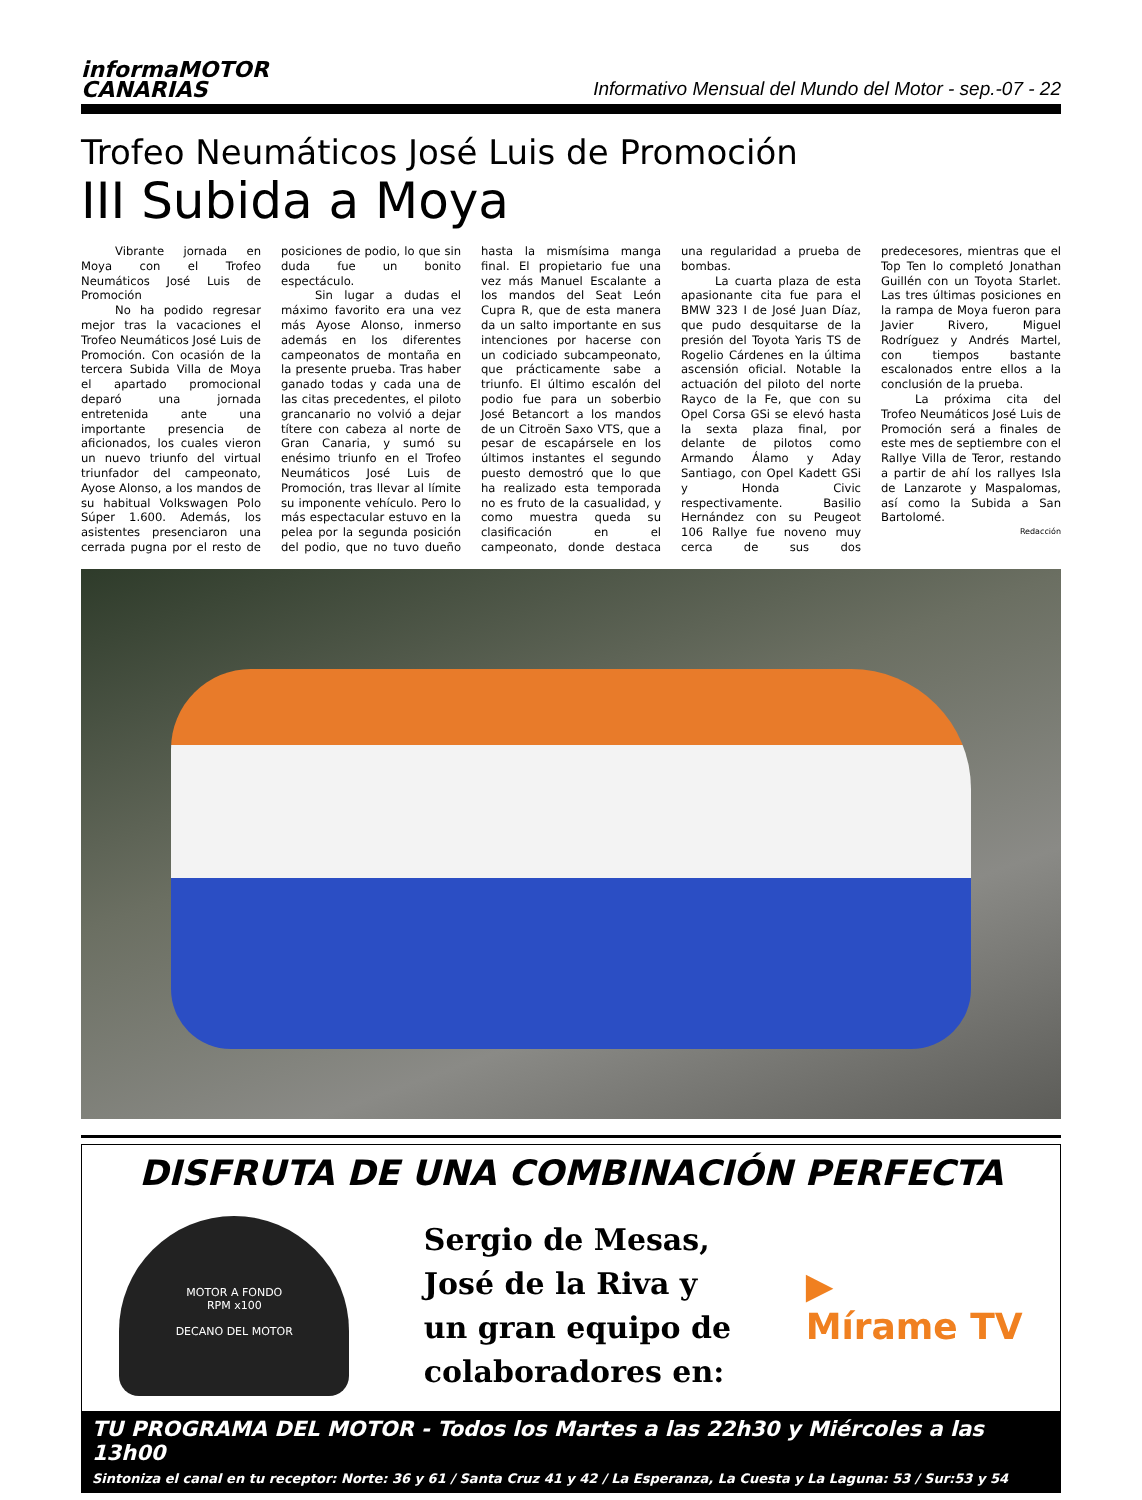informaMOTOR
CANARIAS
Informativo Mensual del Mundo del Motor - sep.-07 - 22
Trofeo Neumáticos José Luis de Promoción
III Subida a Moya
Vibrante jornada en Moya con el Trofeo Neumáticos José Luis de Promoción
No ha podido regresar mejor tras la vacaciones el Trofeo Neumáticos José Luis de Promoción. Con ocasión de la tercera Subida Villa de Moya el apartado promocional deparó una jornada entretenida ante una importante presencia de aficionados, los cuales vieron un nuevo triunfo del virtual triunfador del campeonato, Ayose Alonso, a los mandos de su habitual Volkswagen Polo Súper 1.600. Además, los asistentes presenciaron una cerrada pugna por el resto de posiciones de podio, lo que sin duda fue un bonito espectáculo.
Sin lugar a dudas el máximo favorito era una vez más Ayose Alonso, inmerso además en los diferentes campeonatos de montaña en la presente prueba. Tras haber ganado todas y cada una de las citas precedentes, el piloto grancanario no volvió a dejar títere con cabeza al norte de Gran Canaria, y sumó su enésimo triunfo en el Trofeo Neumáticos José Luis de Promoción, tras llevar al límite su imponente vehículo. Pero lo más espectacular estuvo en la pelea por la segunda posición del podio, que no tuvo dueño hasta la mismísima manga final. El propietario fue una vez más Manuel Escalante a los mandos del Seat León Cupra R, que de esta manera da un salto importante en sus intenciones por hacerse con un codiciado subcampeonato, que prácticamente sabe a triunfo. El último escalón del podio fue para un soberbio José Betancort a los mandos de un Citroën Saxo VTS, que a pesar de escapársele en los últimos instantes el segundo puesto demostró que lo que ha realizado esta temporada no es fruto de la casualidad, y como muestra queda su clasificación en el campeonato, donde destaca una regularidad a prueba de bombas.
La cuarta plaza de esta apasionante cita fue para el BMW 323 I de José Juan Díaz, que pudo desquitarse de la presión del Toyota Yaris TS de Rogelio Cárdenes en la última ascensión oficial. Notable la actuación del piloto del norte Rayco de la Fe, que con su Opel Corsa GSi se elevó hasta la sexta plaza final, por delante de pilotos como Armando Álamo y Aday Santiago, con Opel Kadett GSi y Honda Civic respectivamente. Basilio Hernández con su Peugeot 106 Rallye fue noveno muy cerca de sus dos predecesores, mientras que el Top Ten lo completó Jonathan Guillén con un Toyota Starlet. Las tres últimas posiciones en la rampa de Moya fueron para Javier Rivero, Miguel Rodríguez y Andrés Martel, con tiempos bastante escalonados entre ellos a la conclusión de la prueba.
La próxima cita del Trofeo Neumáticos José Luis de Promoción será a finales de este mes de septiembre con el Rallye Villa de Teror, restando a partir de ahí los rallyes Isla de Lanzarote y Maspalomas, así como la Subida a San Bartolomé.
Redacción
DISFRUTA DE UNA COMBINACIÓN PERFECTA
MOTOR A FONDO
RPM x100
DECANO DEL MOTOR
Sergio de Mesas,
José de la Riva y
un gran equipo de
colaboradores en:
▶
Mírame TV
TU PROGRAMA DEL MOTOR - Todos los Martes a las 22h30 y Miércoles a las 13h00
Sintoniza el canal en tu receptor: Norte: 36 y 61 / Santa Cruz 41 y 42 / La Esperanza, La Cuesta y La Laguna: 53 / Sur:53 y 54